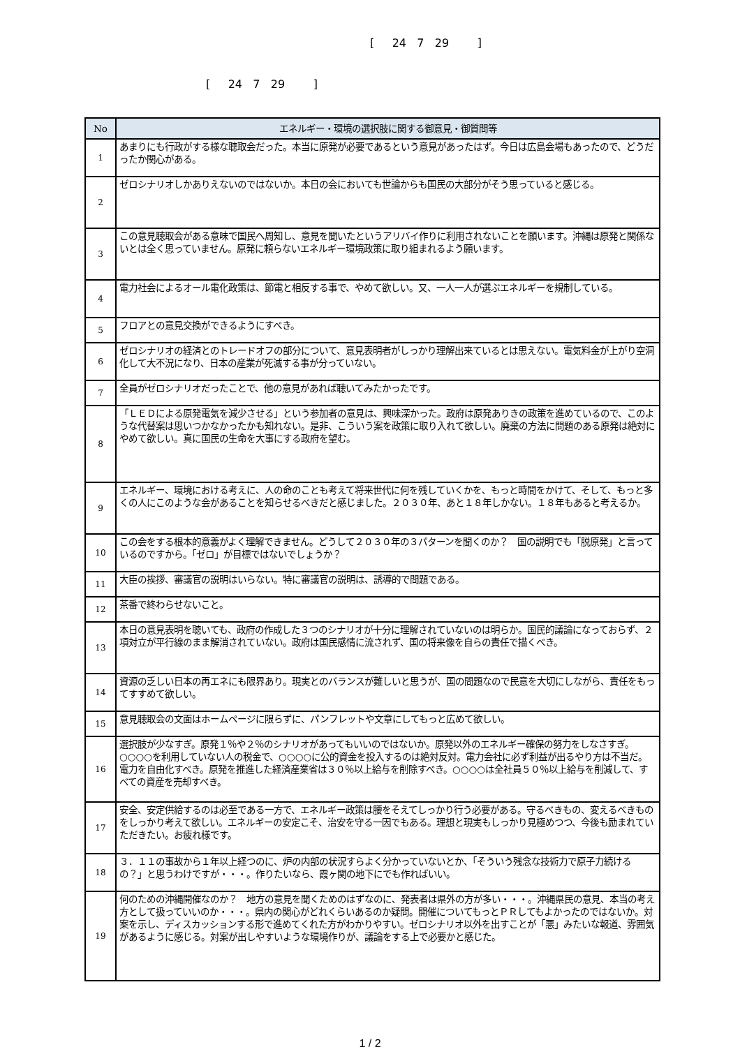[ 24 7 29 ]
[ 24 7 29 ]
| No | エネルギー・環境の選択肢に関する御意見・御質問等 |
| --- | --- |
| 1 | あまりにも行政がする様な聴取会だった。本当に原発が必要であるという意見があったはず。今日は広島会場もあったので、どうだったか関心がある。 |
| 2 | ゼロシナリオしかありえないのではないか。本日の会においても世論からも国民の大部分がそう思っていると感じる。 |
| 3 | この意見聴取会がある意味で国民へ周知し、意見を聞いたというアリバイ作りに利用されないことを願います。沖縄は原発と関係ないとは全く思っていません。原発に頼らないエネルギー環境政策に取り組まれるよう願います。 |
| 4 | 電力社会によるオール電化政策は、節電と相反する事で、やめて欲しい。又、一人一人が選ぶエネルギーを規制している。 |
| 5 | フロアとの意見交換ができるようにすべき。 |
| 6 | ゼロシナリオの経済とのトレードオフの部分について、意見表明者がしっかり理解出来ているとは思えない。電気料金が上がり空洞化して大不況になり、日本の産業が死滅する事が分っていない。 |
| 7 | 全員がゼロシナリオだったことで、他の意見があれば聴いてみたかったです。 |
| 8 | 「ＬＥＤによる原発電気を減少させる」という参加者の意見は、興味深かった。政府は原発ありきの政策を進めているので、このような代替案は思いつかなかったかも知れない。是非、こういう案を政策に取り入れて欲しい。廃棄の方法に問題のある原発は絶対にやめて欲しい。真に国民の生命を大事にする政府を望む。 |
| 9 | エネルギー、環境における考えに、人の命のことも考えて将来世代に何を残していくかを、もっと時間をかけて、そして、もっと多くの人にこのような会があることを知らせるべきだと感じました。２０３０年、あと１８年しかない。１８年もあると考えるか。 |
| 10 | この会をする根本的意義がよく理解できません。どうして２０３０年の３パターンを聞くのか？ 国の説明でも「脱原発」と言っているのですから。「ゼロ」が目標ではないでしょうか？ |
| 11 | 大臣の挨拶、審議官の説明はいらない。特に審議官の説明は、誘導的で問題である。 |
| 12 | 茶番で終わらせないこと。 |
| 13 | 本日の意見表明を聴いても、政府の作成した３つのシナリオが十分に理解されていないのは明らか。国民的議論になっておらず、２項対立が平行線のまま解消されていない。政府は国民感情に流されず、国の将来像を自らの責任で描くべき。 |
| 14 | 資源の乏しい日本の再エネにも限界あり。現実とのバランスが難しいと思うが、国の問題なので民意を大切にしながら、責任をもってすすめて欲しい。 |
| 15 | 意見聴取会の文面はホームページに限らずに、パンフレットや文章にしてもっと広めて欲しい。 |
| 16 | 選択肢が少なすぎ。原発１％や２％のシナリオがあってもいいのではないか。原発以外のエネルギー確保の努力をしなさすぎ。○○○○を利用していない人の税金で、○○○○に公的資金を投入するのは絶対反対。電力会社に必ず利益が出るやり方は不当だ。電力を自由化すべき。原発を推進した経済産業省は３０％以上給与を削除すべき。○○○○は全社員５０％以上給与を削減して、すべての資産を売却すべき。 |
| 17 | 安全、安定供給するのは必至である一方で、エネルギー政策は腰をそえてしっかり行う必要がある。守るべきもの、変えるべきものをしっかり考えて欲しい。エネルギーの安定こそ、治安を守る一因でもある。理想と現実もしっかり見極めつつ、今後も励まれていただきたい。お疲れ様です。 |
| 18 | ３．１１の事故から１年以上経つのに、炉の内部の状況すらよく分かっていないとか、「そういう残念な技術力で原子力続けるの？」と思うわけですが・・・。作りたいなら、霞ヶ関の地下にでも作ればいい。 |
| 19 | 何のための沖縄開催なのか？ 地方の意見を聞くためのはずなのに、発表者は県外の方が多い・・・。沖縄県民の意見、本当の考え方として扱っていいのか・・・。県内の関心がどれくらいあるのか疑問。開催についてもっとＰＲしてもよかったのではないか。対案を示し、ディスカッションする形で進めてくれた方がわかりやすい。ゼロシナリオ以外を出すことが「悪」みたいな報道、雰囲気があるように感じる。対案が出しやすいような環境作りが、議論をする上で必要かと感じた。 |
1 / 2